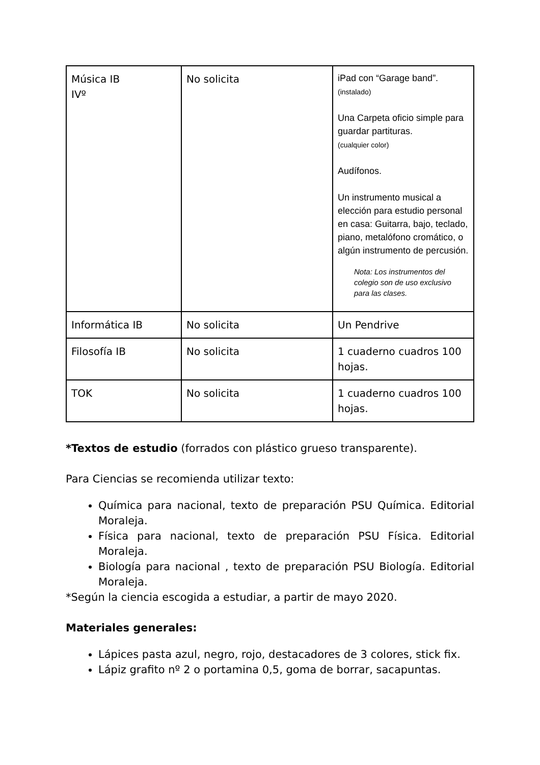| Música IB IVº | No solicita | iPad con “Garage band”. (instalado) Una Carpeta oficio simple para guardar partituras. (cualquier color) Audífonos. Un instrumento musical a elección para estudio personal en casa: Guitarra, bajo, teclado, piano, metalófono cromático, o algún instrumento de percusión. Nota: Los instrumentos del colegio son de uso exclusivo para las clases. |
| Informática IB | No solicita | Un Pendrive |
| Filosofía IB | No solicita | 1 cuaderno cuadros 100 hojas. |
| TOK | No solicita | 1 cuaderno cuadros 100 hojas. |
*Textos de estudio (forrados con plástico grueso transparente).
Para Ciencias se recomienda utilizar texto:
Química para nacional, texto de preparación PSU Química. Editorial Moraleja.
Física para nacional, texto de preparación PSU Física. Editorial Moraleja.
Biología para nacional , texto de preparación PSU Biología. Editorial Moraleja.
*Según la ciencia escogida a estudiar, a partir de mayo 2020.
Materiales generales:
Lápices pasta azul, negro, rojo, destacadores de 3 colores, stick fix.
Lápiz grafito nº 2 o portamina 0,5, goma de borrar, sacapuntas.